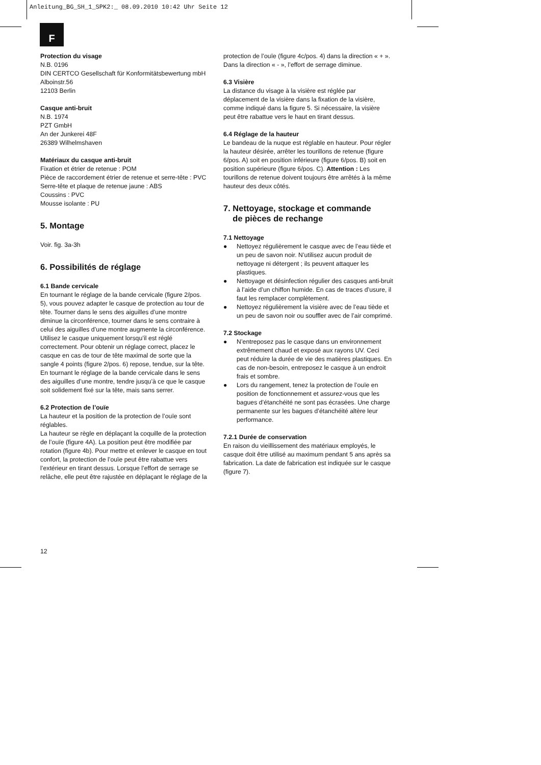Anleitung_BG_SH_1_SPK2:_ 08.09.2010 10:42 Uhr Seite 12
F
Protection du visage
N.B. 0196
DIN CERTCO Gesellschaft für Konformitätsbewertung mbH
Alboinstr.56
12103 Berlin
Casque anti-bruit
N.B. 1974
PZT GmbH
An der Junkerei 48F
26389 Wilhelmshaven
Matériaux du casque anti-bruit
Fixation et étrier de retenue : POM
Pièce de raccordement étrier de retenue et serre-tête : PVC
Serre-tête et plaque de retenue jaune : ABS
Coussins : PVC
Mousse isolante : PU
5. Montage
Voir. fig. 3a-3h
6. Possibilités de réglage
6.1 Bande cervicale
En tournant le réglage de la bande cervicale (figure 2/pos. 5), vous pouvez adapter le casque de protection au tour de tête. Tourner dans le sens des aiguilles d’une montre diminue la circonférence, tourner dans le sens contraire à celui des aiguilles d’une montre augmente la circonférence. Utilisez le casque uniquement lorsqu’il est réglé correctement. Pour obtenir un réglage correct, placez le casque en cas de tour de tête maximal de sorte que la sangle 4 points (figure 2/pos. 6) repose, tendue, sur la tête. En tournant le réglage de la bande cervicale dans le sens des aiguilles d’une montre, tendre jusqu’à ce que le casque soit solidement fixé sur la tête, mais sans serrer.
6.2 Protection de l’ouïe
La hauteur et la position de la protection de l’ouïe sont réglables.
La hauteur se règle en déplaçant la coquille de la protection de l’ouïe (figure 4A). La position peut être modifiée par rotation (figure 4b). Pour mettre et enlever le casque en tout confort, la protection de l’ouïe peut être rabattue vers l’extérieur en tirant dessus. Lorsque l’effort de serrage se relâche, elle peut être rajustée en déplaçant le réglage de la
protection de l’ouïe (figure 4c/pos. 4) dans la direction « + ». Dans la direction « - », l’effort de serrage diminue.
6.3 Visière
La distance du visage à la visière est réglée par déplacement de la visière dans la fixation de la visière, comme indiqué dans la figure 5. Si nécessaire, la visière peut être rabattue vers le haut en tirant dessus.
6.4 Réglage de la hauteur
Le bandeau de la nuque est réglable en hauteur. Pour régler la hauteur désirée, arrêter les tourillons de retenue (figure 6/pos. A) soit en position inférieure (figure 6/pos. B) soit en position supérieure (figure 6/pos. C). Attention : Les tourillons de retenue doivent toujours être arrêtés à la même hauteur des deux côtés.
7. Nettoyage, stockage et commande
de pièces de rechange
7.1 Nettoyage
● Nettoyez régulièrement le casque avec de l’eau tiède et un peu de savon noir. N’utilisez aucun produit de nettoyage ni détergent ; ils peuvent attaquer les plastiques.
● Nettoyage et désinfection régulier des casques anti-bruit à l’aide d’un chiffon humide. En cas de traces d’usure, il faut les remplacer complètement.
● Nettoyez régulièrement la visière avec de l’eau tiède et un peu de savon noir ou souffler avec de l’air comprimé.
7.2 Stockage
● N’entreposez pas le casque dans un environnement extrêmement chaud et exposé aux rayons UV. Ceci peut réduire la durée de vie des matières plastiques. En cas de non-besoin, entreposez le casque à un endroit frais et sombre.
● Lors du rangement, tenez la protection de l’ouïe en position de fonctionnement et assurez-vous que les bagues d’étanchéité ne sont pas écrasées. Une charge permanente sur les bagues d’étanchéité altère leur performance.
7.2.1 Durée de conservation
En raison du vieillissement des matériaux employés, le casque doit être utilisé au maximum pendant 5 ans après sa fabrication. La date de fabrication est indiquée sur le casque (figure 7).
12